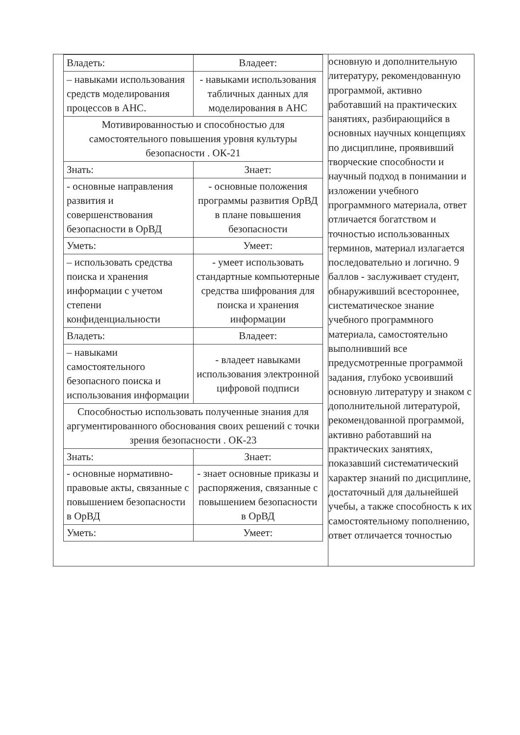| / Владеть: / Владеет: / / – навыками использования средств моделирования процессов в АНС. / - навыками использования табличных данных для моделирования в АНС / / Мотивированностью и способностью для самостоятельного повышения уровня культуры безопасности . ОК-21 / / / Знать: / Знает: / / - основные направления развития и совершенствования безопасности в ОрВД / - основные положения программы развития ОрВД в плане повышения безопасности / / Уметь: / Умеет: / / – использовать средства поиска и хранения информации с учетом степени конфиденциальности / - умеет использовать стандартные компьютерные средства шифрования для поиска и хранения информации / / Владеть: / Владеет: / / – навыками самостоятельного безопасного поиска и использования информации / - владеет навыками использования электронной цифровой подписи / / Способностью использовать полученные знания для аргументированного обоснования своих решений с точки зрения безопасности . ОК-23 / / / Знать: / Знает: / / - основные нормативно-правовые акты, связанные с повышением безопасности в ОрВД / - знает основные приказы и распоряжения, связанные с повышением безопасности в ОрВД / / Уметь: / Умеет: / | основную и дополнительную литературу, рекомендованную программой, активно работавший на практических занятиях, разбирающийся в основных научных концепциях по дисциплине, проявивший творческие способности и научный подход в понимании и изложении учебного программного материала, ответ отличается богатством и точностью использованных терминов, материал излагается последовательно и логично. 9 баллов - заслуживает студент, обнаруживший всестороннее, систематическое знание учебного программного материала, самостоятельно выполнивший все предусмотренные программой задания, глубоко усвоивший основную литературу и знаком с дополнительной литературой, рекомендованной программой, активно работавший на практических занятиях, показавший систематический характер знаний по дисциплине, достаточный для дальнейшей учебы, а также способность к их самостоятельному пополнению, ответ отличается точностью |